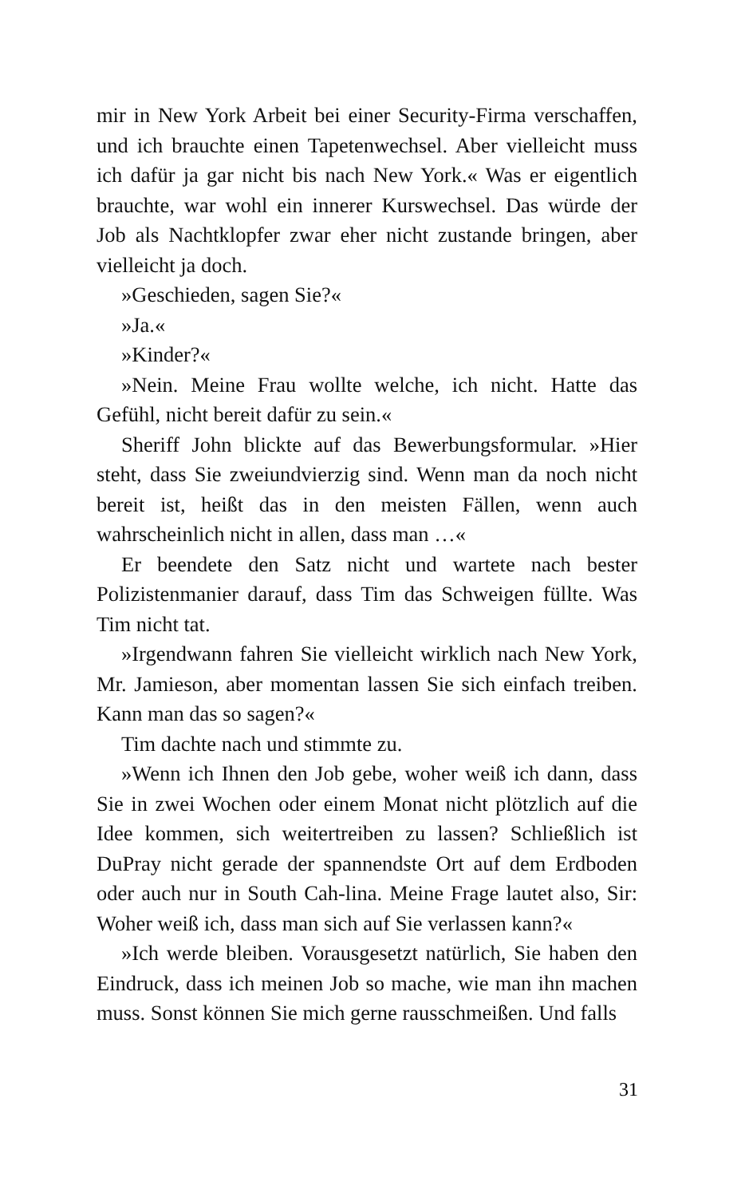mir in New York Arbeit bei einer Security-Firma verschaffen, und ich brauchte einen Tapetenwechsel. Aber vielleicht muss ich dafür ja gar nicht bis nach New York.« Was er eigentlich brauchte, war wohl ein innerer Kurswechsel. Das würde der Job als Nachtklopfer zwar eher nicht zustande bringen, aber vielleicht ja doch.
»Geschieden, sagen Sie?«
»Ja.«
»Kinder?«
»Nein. Meine Frau wollte welche, ich nicht. Hatte das Gefühl, nicht bereit dafür zu sein.«
Sheriff John blickte auf das Bewerbungsformular. »Hier steht, dass Sie zweiundvierzig sind. Wenn man da noch nicht bereit ist, heißt das in den meisten Fällen, wenn auch wahrscheinlich nicht in allen, dass man …«
Er beendete den Satz nicht und wartete nach bester Polizistenmanier darauf, dass Tim das Schweigen füllte. Was Tim nicht tat.
»Irgendwann fahren Sie vielleicht wirklich nach New York, Mr. Jamieson, aber momentan lassen Sie sich einfach treiben. Kann man das so sagen?«
Tim dachte nach und stimmte zu.
»Wenn ich Ihnen den Job gebe, woher weiß ich dann, dass Sie in zwei Wochen oder einem Monat nicht plötzlich auf die Idee kommen, sich weitertreiben zu lassen? Schließlich ist DuPray nicht gerade der spannendste Ort auf dem Erdboden oder auch nur in South Cah-lina. Meine Frage lautet also, Sir: Woher weiß ich, dass man sich auf Sie verlassen kann?«
»Ich werde bleiben. Vorausgesetzt natürlich, Sie haben den Eindruck, dass ich meinen Job so mache, wie man ihn machen muss. Sonst können Sie mich gerne rausschmeißen. Und falls
31